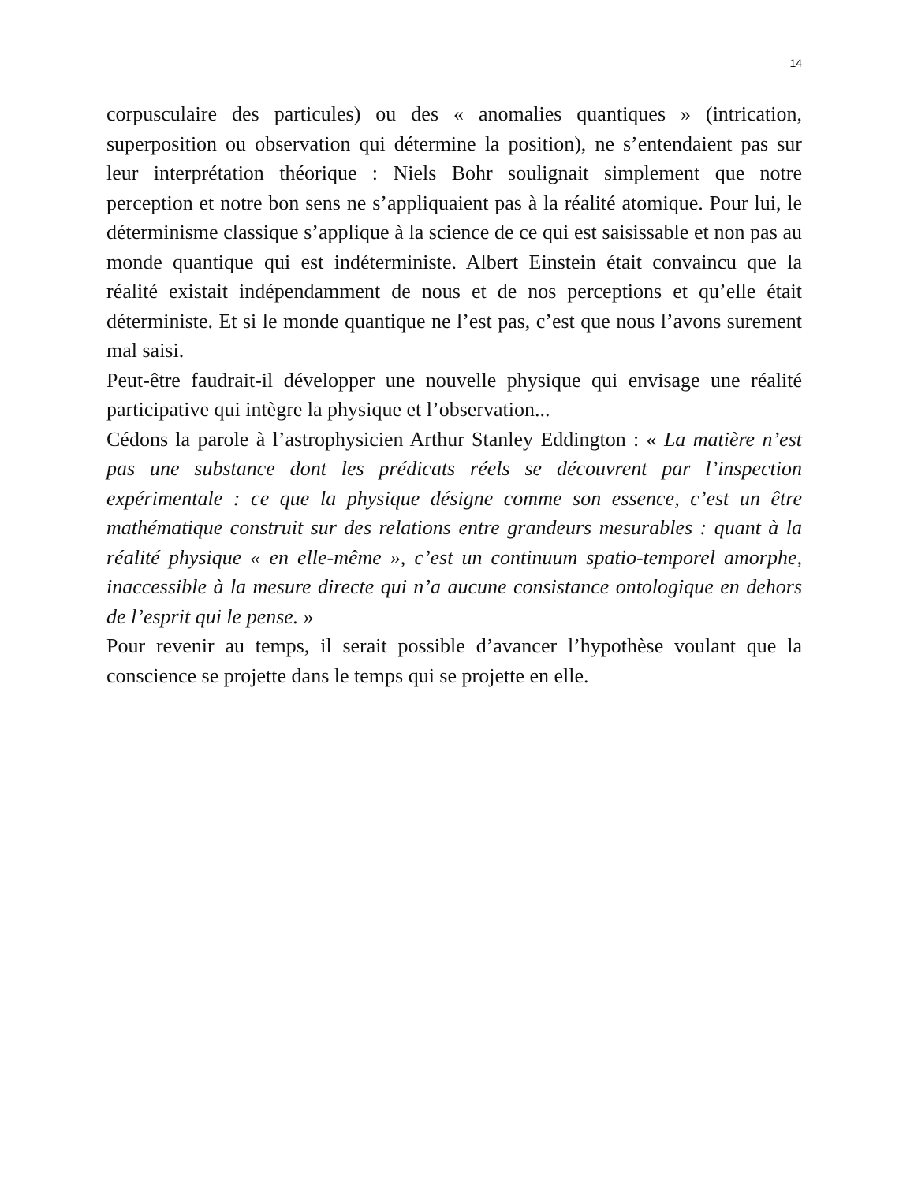14
corpusculaire des particules) ou des « anomalies quantiques » (intrication, superposition ou observation qui détermine la position), ne s’entendaient pas sur leur interprétation théorique : Niels Bohr soulignait simplement que notre perception et notre bon sens ne s’appliquaient pas à la réalité atomique. Pour lui, le déterminisme classique s’applique à la science de ce qui est saisissable et non pas au monde quantique qui est indéterministe. Albert Einstein était convaincu que la réalité existait indépendamment de nous et de nos perceptions et qu’elle était déterministe. Et si le monde quantique ne l’est pas, c’est que nous l’avons surement mal saisi.
Peut-être faudrait-il développer une nouvelle physique qui envisage une réalité participative qui intègre la physique et l’observation...
Cédons la parole à l’astrophysicien Arthur Stanley Eddington : « La matière n’est pas une substance dont les prédicats réels se découvrent par l’inspection expérimentale : ce que la physique désigne comme son essence, c’est un être mathématique construit sur des relations entre grandeurs mesurables : quant à la réalité physique « en elle-même », c’est un continuum spatio-temporel amorphe, inaccessible à la mesure directe qui n’a aucune consistance ontologique en dehors de l’esprit qui le pense. »
Pour revenir au temps, il serait possible d’avancer l’hypothèse voulant que la conscience se projette dans le temps qui se projette en elle.